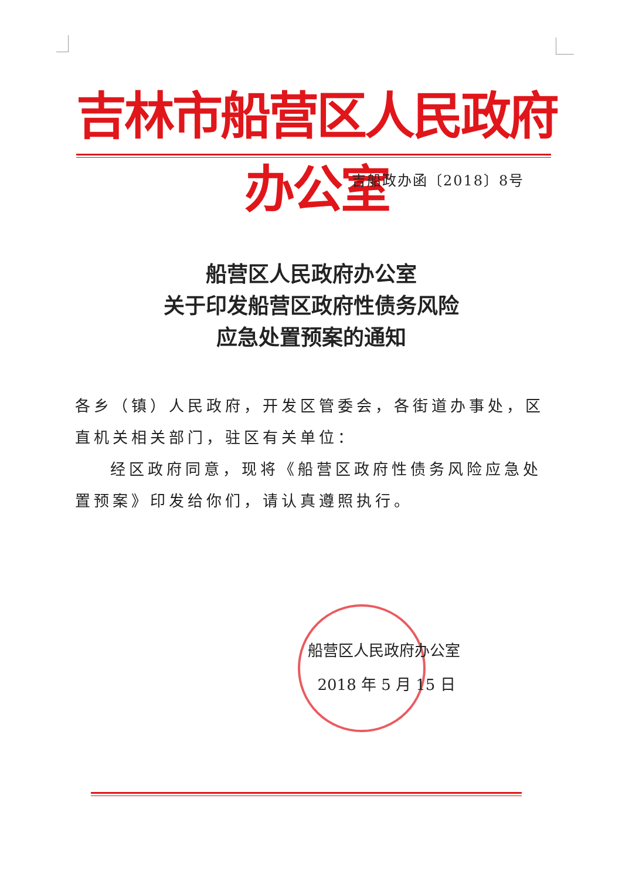吉林市船营区人民政府办公室
吉船政办函〔2018〕8号
船营区人民政府办公室
关于印发船营区政府性债务风险
应急处置预案的通知
各乡（镇）人民政府，开发区管委会，各街道办事处，区直机关相关部门，驻区有关单位：
经区政府同意，现将《船营区政府性债务风险应急处置预案》印发给你们，请认真遵照执行。
船营区人民政府办公室
2018 年 5 月 15 日